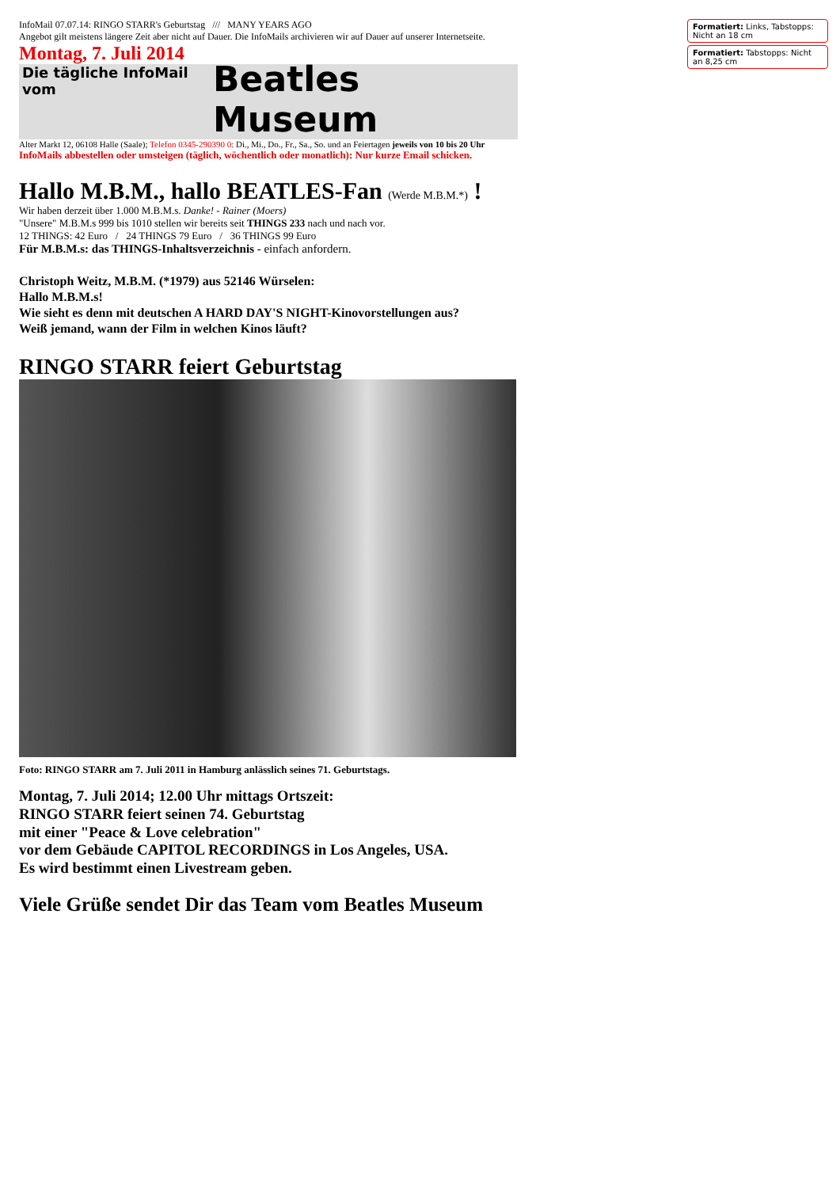InfoMail 07.07.14: RINGO STARR's Geburtstag /// MANY YEARS AGO
Angebot gilt meistens längere Zeit aber nicht auf Dauer. Die InfoMails archivieren wir auf Dauer auf unserer Internetseite.
Montag, 7. Juli 2014
Die tägliche InfoMail vom Beatles Museum
Alter Markt 12, 06108 Halle (Saale); Telefon 0345-290390 0: Di., Mi., Do., Fr., Sa., So. und an Feiertagen jeweils von 10 bis 20 Uhr
InfoMails abbestellen oder umsteigen (täglich, wöchentlich oder monatlich): Nur kurze Email schicken.
Hallo M.B.M., hallo BEATLES-Fan (Werde M.B.M.*) !
Wir haben derzeit über 1.000 M.B.M.s. Danke! - Rainer (Moers)
"Unsere" M.B.M.s 999 bis 1010 stellen wir bereits seit THINGS 233 nach und nach vor.
12 THINGS: 42 Euro / 24 THINGS 79 Euro / 36 THINGS 99 Euro
Für M.B.M.s: das THINGS-Inhaltsverzeichnis - einfach anfordern.
Christoph Weitz, M.B.M. (*1979) aus 52146 Würselen:
Hallo M.B.M.s!
Wie sieht es denn mit deutschen A HARD DAY'S NIGHT-Kinovorstellungen aus?
Weiß jemand, wann der Film in welchen Kinos läuft?
RINGO STARR feiert Geburtstag
Foto: RINGO STARR am 7. Juli 2011 in Hamburg anlässlich seines 71. Geburtstags.
Montag, 7. Juli 2014; 12.00 Uhr mittags Ortszeit:
RINGO STARR feiert seinen 74. Geburtstag
mit einer "Peace & Love celebration"
vor dem Gebäude CAPITOL RECORDINGS in Los Angeles, USA.
Es wird bestimmt einen Livestream geben.
Viele Grüße sendet Dir das Team vom Beatles Museum
Formatiert: Links, Tabstopps: Nicht an 18 cm
Formatiert: Tabstopps: Nicht an 8,25 cm